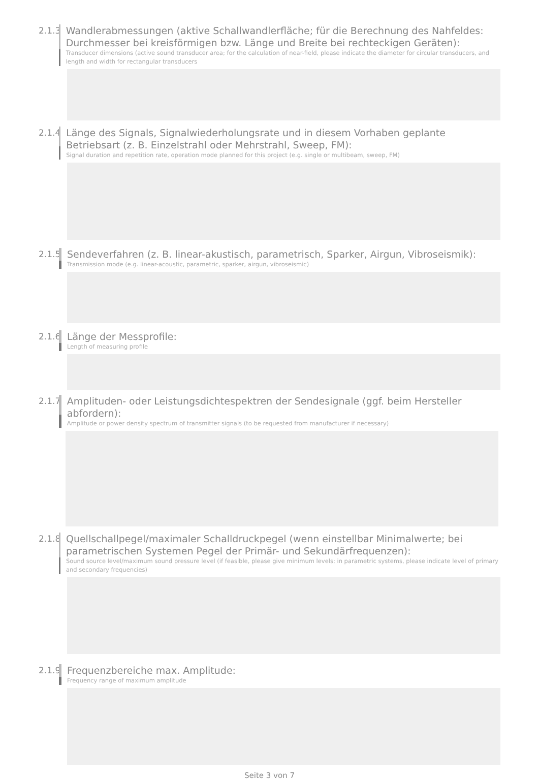2.1.3
Wandlerabmessungen (aktive Schallwandlerfläche; für die Berechnung des Nahfeldes: Durchmesser bei kreisförmigen bzw. Länge und Breite bei rechteckigen Geräten):
Transducer dimensions (active sound transducer area; for the calculation of near-field, please indicate the diameter for circular transducers, and length and width for rectangular transducers
2.1.4
Länge des Signals, Signalwiederholungsrate und in diesem Vorhaben geplante Betriebsart (z. B. Einzelstrahl oder Mehrstrahl, Sweep, FM):
Signal duration and repetition rate, operation mode planned for this project (e.g. single or multibeam, sweep, FM)
2.1.5
Sendeverfahren (z. B. linear-akustisch, parametrisch, Sparker, Airgun, Vibroseismik):
Transmission mode (e.g. linear-acoustic, parametric, sparker, airgun, vibroseismic)
2.1.6
Länge der Messprofile:
Length of measuring profile
2.1.7
Amplituden- oder Leistungsdichtespektren der Sendesignale (ggf. beim Hersteller abfordern):
Amplitude or power density spectrum of transmitter signals (to be requested from manufacturer if necessary)
2.1.8
Quellschallpegel/maximaler Schalldruckpegel (wenn einstellbar Minimalwerte; bei parametrischen Systemen Pegel der Primär- und Sekundärfrequenzen):
Sound source level/maximum sound pressure level (if feasible, please give minimum levels; in parametric systems, please indicate level of primary and secondary frequencies)
2.1.9
Frequenzbereiche max. Amplitude:
Frequency range of maximum amplitude
Seite 3 von 7